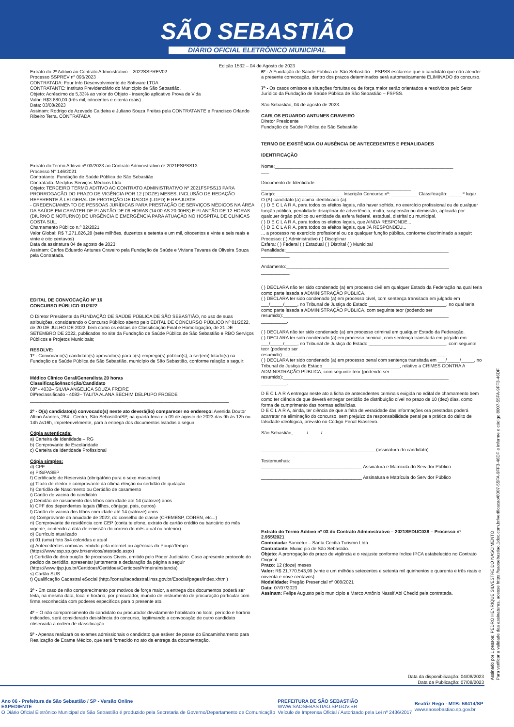SÃO SEBASTIÃO
DIÁRIO OFICIAL ELETRÔNICO MUNICIPAL
Edição 1532 – 04 de Agosto de 2023
Extrato do 2º Aditivo ao Contrato Administrativo – 2022SSPREV02
Processo SSPREV nº 095/2023
CONTRATADA: Four Info Desenvolvimento de Software LTDA
CONTRATANTE: Instituto Previdenciário do Município de São Sebastião.
Objeto: Acréscimo de 5,33% ao valor do Objeto - inserção aplicativo Prova de Vida
Valor: R$3.880,00 (três mil, oitocentos e oitenta reais)
Data: 03/08/2023
Assinam: Rodrigo de Azevedo Caldeira e Juliano Souza Freitas pela CONTRATANTE e Francisco Orlando Ribeiro Terra, CONTRATADA
Extrato do Termo Aditivo nº 03/2023 ao Contrato Administrativo nº 2021FSPSS13
Processo N° 146/2021
Contratante: Fundação de Saúde Pública de São Sebastião
Contratada: Medplus Serviços Médicos Ltda.
Objeto: TERCEIRO TERMO ADITIVO AO CONTRATO ADMINISTRATIVO Nº 2021FSPSS13 PARA PRORROGAÇÃO DO PRAZO DE VIGÊNCIA POR 12 (DOZE) MESES, INCLUSÃO DE REDAÇÃO REFERENTE À LEI GERAL DE PROTEÇÃO DE DADOS (LGPD) E REAJUSTE
- CREDENCIAMENTO DE PESSOAS JURÍDICAS PARA PRESTAÇÃO DE SERVIÇOS MÉDICOS NA ÁREA DA SAÚDE EM CARÁTER DE PLANTÃO DE 06 HORAS (14:00 AS 20:00HS) E PLANTÃO DE 12 HORAS (DIURNO E NOTURNO) DE URGÊNCIA E EMERGÊNCIA PARA ATUAÇÃO NO HOSPITAL DE CLÍNICAS COSTA SUL.
Chamamento Público n.º 02/2021
Valor Global: R$ 7.271.826,28 (sete milhões, duzentos e setenta e um mil, oitocentos e vinte e seis reais e vinte e oito centavos)
Data da assinatura 04 de agosto de 2023
Assinam: Carlos Eduardo Antunes Craveiro pela Fundação de Saúde e Viviane Tavares de Oliveira Souza pela Contratada.
EDITAL DE CONVOCAÇÃO Nº 16
CONCURSO PÚBLICO 01/2022
O Diretor Presidente da FUNDAÇÃO DE SAÚDE PÚBLICA DE SÃO SEBASTIÃO, no uso de suas atribuições, considerando o Concurso Público aberto pelo EDITAL DE CONCURSO PÚBLICO Nº 01/2022, de 20 DE JULHO DE 2022, bem como os editais de Classificação Final e Homologação, de 21 DE SETEMBRO DE 2022, publicados no site da Fundação de Saúde Pública de São Sebastião e RBO Serviços Públicos e Projetos Municipais;
RESOLVE:
1º - Convocar o(s) candidato(s) aprovado(s) para o(s) emprego(s) público(s), a ser(em) lotado(s) na Fundação de Saúde Pública de São Sebastião, município de São Sebastião, conforme relação a seguir:
______________________________________________________________________________
Médico Clínico Geral/Generalista 20 horas
Classificação/Inscrição/Candidato
08º - 4032– SILVIA ANGELICA SOUZA FREIRE
09ºreclassificado - 4082– TALITA ALANA SECHIM DELPUPO FROEDE
_____________________________________________________________________________
2º - O(s) candidato(s) convocado(s) neste ato deverá(ão) comparecer no endereço: Avenida Doutor Altino Arantes, 284 - Centro, São Sebastião/SP, na quarta-feira dia 09 de agosto de 2023 das 9h às 12h ou 14h às16h, impreterivelmente, para a entrega dos documentos listados a seguir:
Cópia autenticada:
a) Carteira de Identidade – RG
b) Comprovante de Escolaridade
c) Carteira de Identidade Profissional
Cópia simples:
d) CPF
e) PIS/PASEP
f) Certificado de Reservista (obrigatório para o sexo masculino)
g) Título de eleitor e comprovante da última eleição ou certidão de quitação
h) Certidão de Nascimento ou Certidão de casamento
i) Cartão de vacina do candidato
j) Certidão de nascimento dos filhos com idade até 14 (catorze) anos
k) CPF dos dependentes legais (filhos, cônjuge, pais, outros)
l) Cartão de vacina dos filhos com idade até 14 (catorze) anos
m) Comprovante da anuidade de 2022, do conselho de classe (CREMESP, COREN, etc...)
n) Comprovante de residência com CEP (conta telefone, extrato de cartão crédito ou bancário do mês vigente, contendo a data de emissão do correio do mês atual ou anterior)
o) Currículo atualizado
p) 01 (uma) foto 3x4 coloridas e atual
q) Antecedentes criminais emitido pela internet ou agências do PoupaTempo (https://www.ssp.sp.gov.br/servicos/atestado.aspx)
r) Certidão de distribuição de processos Cíveis, emitido pelo Poder Judiciário. Caso apresente protocolo do pedido da certidão, apresentar juntamente a declaração da página a seguir (https://www.tjsp.jus.br/Certidoes/Certidoes/CertidoesPrimeiraInstancia)
s) Cartão SUS
t) Qualificação Cadastral eSocial (http://consultacadastral.inss.gov.br/Esocial/pages/index.xhtml)
3º - Em caso de não comparecimento por motivos de força maior, a entrega dos documentos poderá ser feita, na mesma data, local e horário, por procurador, munido de instrumento de procuração particular com firma reconhecida com poderes específicos para o presente ato.
4º – O não comparecimento do candidato ou procurador devidamente habilitado no local, período e horário indicados, será considerado desistência do concurso, legitimando a convocação de outro candidato observada a ordem de classificação.
5º - Apenas realizará os exames admissionais o candidato que estiver de posse do Encaminhamento para Realização de Exame Médico, que será fornecido no ato da entrega da documentação.
6º - A Fundação de Saúde Pública de São Sebastião – FSPSS esclarece que o candidato que não atender a presente convocação, dentro dos prazos determinados será automaticamente ELIMINADO do concurso.
7º - Os casos omissos e situações fortuitas ou de força maior serão orientados e resolvidos pelo Setor Jurídico da Fundação de Saúde Pública de São Sebastião – FSPSS.
São Sebastião, 04 de agosto de 2023.
CARLOS EDUARDO ANTUNES CRAVEIRO
Diretor Presidente
Fundação de Saúde Pública de São Sebastião
TERMO DE EXISTÊNCIA OU AUSÊNCIA DE ANTECEDENTES E PENALIDADES
IDENTIFICAÇÃO
Nome:_____________________________________________________________________
___
Documento de Identidade:
__________________________________________________________
Cargo:__________________________ Inscrição Concurso nº: __________ Classificação: _____ º lugar
O (A) candidato (a) acima identificado (a):
( ) D E C L A R A, para todos os efeitos legais, não haver sofrido, no exercício profissional ou de qualquer função pública, penalidade disciplinar de advertência, multa, suspensão ou demissão, aplicada por qualquer órgão público ou entidade da esfera federal, estadual, distrital ou municipal.
( ) D E C L A R A, para todos os efeitos legais, que AINDA RESPONDE...
( ) D E C L A R A, para todos os efeitos legais, que JÁ RESPONDEU...
... a processo no exercício profissional ou de qualquer função pública, conforme discriminado a seguir:
Processo: ( ) Administrativo ( ) Disciplinar
Esfera: ( ) Federal ( ) Estadual ( ) Distrital ( ) Municipal
Penalidade:_______________________________________________________________
___________
Andamento:_______________________________________________________________
___________
( ) DECLARA não ter sido condenado (a) em processo civil em qualquer Estado da Federação na qual teria como parte lesada a ADMINISTRAÇÃO PÚBLICA.
( ) DECLARA ter sido condenado (a) em processo cível, com sentença transitada em julgado em ___/_____/_____, no Tribunal de Justiça do Estado ______________________________, no qual teria como parte lesada a ADMINISTRAÇÃO PÚBLICA, com seguinte teor (podendo ser resumido):________________________________________________________________
__________.
( ) DECLARA não ter sido condenado (a) em processo criminal em qualquer Estado da Federação.
( ) DECLARA ter sido condenado (a) em processo criminal, com sentença transitada em julgado em ___/_____/_____, no Tribunal de Justiça do Estado ______________________________, com seguinte teor (podendo ser resumido):_______________________________________________________________.
( ) DECLARA ter sido condenado (a) em processo penal com sentença transitada em ___/_____/_____, no Tribunal de Justiça do Estado______________________________, relativo a CRIMES CONTRA A ADMINISTRAÇÃO PÚBLICA, com seguinte teor (podendo ser resumido):________________________________________________________________
__________.
D E C L A R A entregar neste ato a ficha de antecedentes criminais exigida no edital de chamamento bem como ter ciência de que deverá entregar certidão de distribuição cível no prazo de 10 (dez) dias, como forma de cumprimento das normas editalícias.
D E C L A R A, ainda, ter ciência de que a falta de veracidade das informações ora prestadas poderá acarretar na eliminação do concurso, sem prejuízo da responsabilidade penal pela prática do delito de falsidade ideológica, previsto no Código Penal Brasileiro.
São Sebastião, _____/_____/______.
____________________________________________ (assinatura do candidato)
Testemunhas:
_______________________________________ Assinatura e Matrícula do Servidor Público
_______________________________________ Assinatura e Matrícula do Servidor Público
Extrato do Termo Aditivo nº 03 do Contrato Administrativo – 2021SEDUC038 – Processo nº 2.955/2021
Contratada: Sancetur – Santa Cecília Turismo Ltda.
Contratante: Município de São Sebastião.
Objeto: A prorrogação do prazo de vigência e o reajuste conforme índice IPCA estabelecido no Contrato Original.
Prazo: 12 (doze) meses
Valor: R$ 21.770.543,99 (vinte e um milhões setecentos e setenta mil quinhentos e quarenta e três reais e noventa e nove centavos)
Modalidade: Pregão Presencial nº 008/2021
Data: 07/07/2023
Assinam: Felipe Augusto pelo município e Marco Antônio Nassif Abi Chedid pela contratada.
Data da disponibilização: 04/08/2023
Data da Publicação: 07/08/2023
Assinado por 1 pessoa: PEDRO HENRIQUE SILVESTRE DO NASCIMENTO
Para verificar a validade das assinaturas, acesse https://saosebastiao.1doc.com.br/verificacao/8007-55FA-9FF3-46DF e informe o código 8007-55FA-9FF3-46DF
Ano 06 - Prefeitura de São Sebastião / SP - Versão Online
EXPEDIENTE
O Diário Oficial Eletrônico Municipal de São Sebastião é produzido pela Secretaria de Governo/Departamento de Comunicação
PREFEITURA DE SÃO SEBASTIÃO
WWW.SAOSEBASTIAO.SP.GOV.BR
Veículo de Imprensa Oficial / Autorizado pela Lei nº 2436/2017
Beatriz Rego - MTB: 58414/SP
www.saosebastiao.sp.gov.br